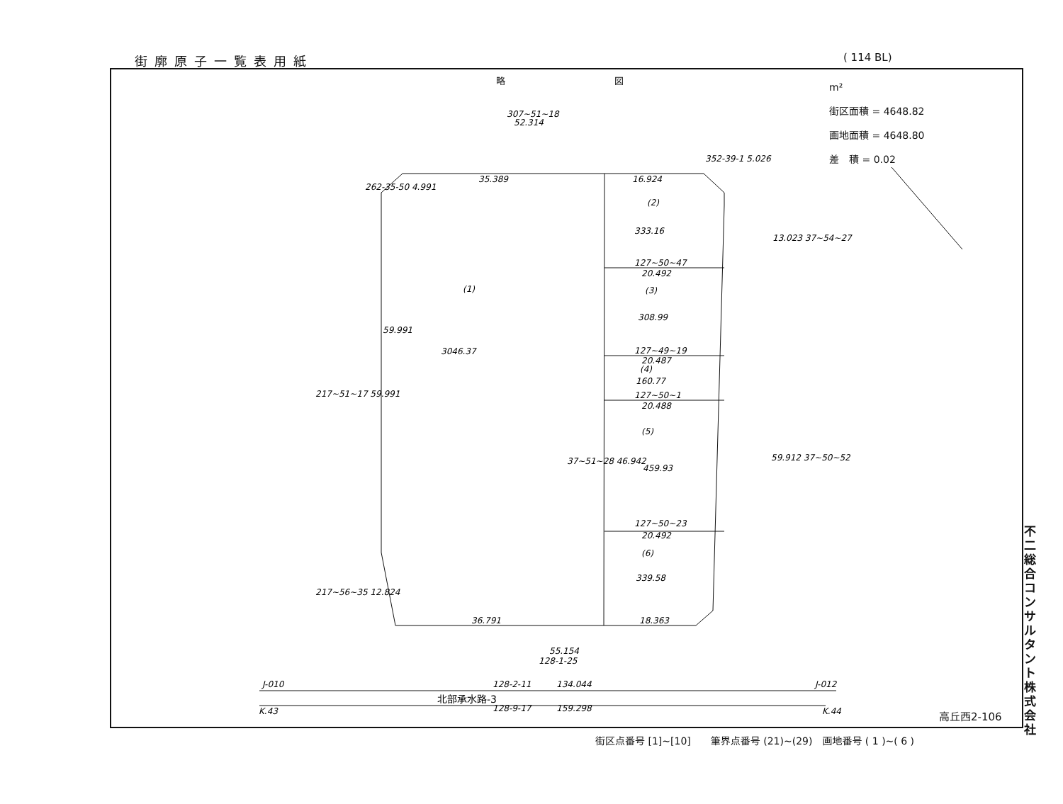街廓原子一覧表用紙 ( 114 BL)
略 図
m²
街区面積 = 4648.82
画地面積 = 4648.80
差　積 = 0.02
307~51~18
52.314
35.389
16.924
(1)
3046.37
(2)
333.16
127~50~47
20.492
(3)
308.99
127~49~19
20.487
(4)
160.77
127~50~1
20.488
(5)
459.93
127~50~23
20.492
(6)
339.58
36.791
18.363
55.154
128-1-25
J-010
128-2-11
134.044
J-012
北部承水路-3
K.43
128-9-17
159.298
K.44
59.991
217~51~17 59.991
217~56~35 12.824
59.912 37~50~52
13.023 37~54~27
262-35-50 4.991
352-39-1 5.026
37~51~28 46.942
高丘西2-106
不二総合コンサルタント株式会社
街区点番号 [1]~[10]　　筆界点番号 (21)~(29)　画地番号 ( 1 )~( 6 )